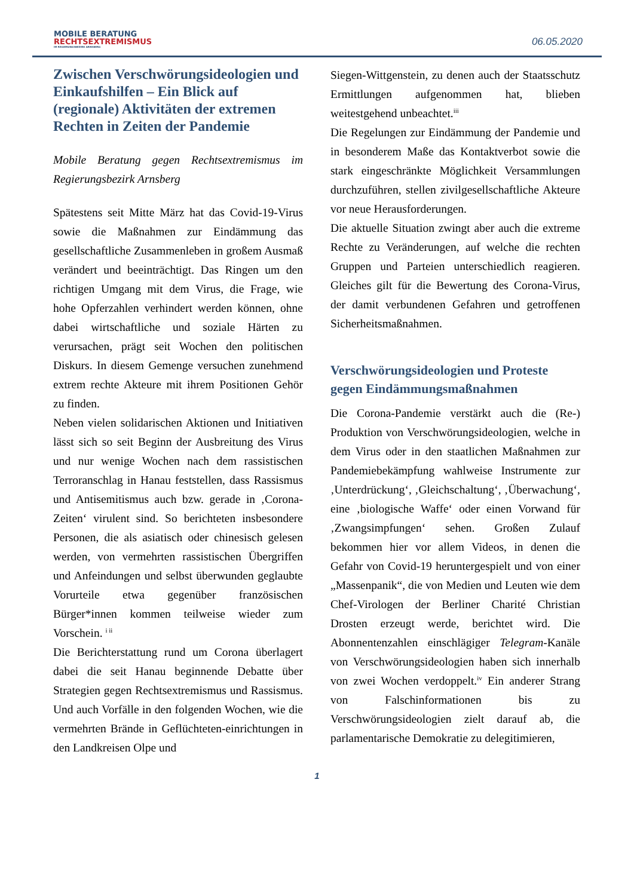MOBILE BERATUNG
RECHTSEXTREMISMUS
IM REGIERUNGSBEZIRK ARNSBERG
06.05.2020
Zwischen Verschwörungsideologien und Einkaufshilfen – Ein Blick auf (regionale) Aktivitäten der extremen Rechten in Zeiten der Pandemie
Mobile Beratung gegen Rechtsextremismus im Regierungsbezirk Arnsberg
Spätestens seit Mitte März hat das Covid-19-Virus sowie die Maßnahmen zur Eindämmung das gesellschaftliche Zusammenleben in großem Ausmaß verändert und beeinträchtigt. Das Ringen um den richtigen Umgang mit dem Virus, die Frage, wie hohe Opferzahlen verhindert werden können, ohne dabei wirtschaftliche und soziale Härten zu verursachen, prägt seit Wochen den politischen Diskurs. In diesem Gemenge versuchen zunehmend extrem rechte Akteure mit ihrem Positionen Gehör zu finden.
Neben vielen solidarischen Aktionen und Initiativen lässt sich so seit Beginn der Ausbreitung des Virus und nur wenige Wochen nach dem rassistischen Terroranschlag in Hanau feststellen, dass Rassismus und Antisemitismus auch bzw. gerade in ‚Corona-Zeiten‘ virulent sind. So berichteten insbesondere Personen, die als asiatisch oder chinesisch gelesen werden, von vermehrten rassistischen Übergriffen und Anfeindungen und selbst überwunden geglaubte Vorurteile etwa gegenüber französischen Bürger*innen kommen teilweise wieder zum Vorschein. <sup>i ii</sup>
Die Berichterstattung rund um Corona überlagert dabei die seit Hanau beginnende Debatte über Strategien gegen Rechtsextremismus und Rassismus. Und auch Vorfälle in den folgenden Wochen, wie die vermehrten Brände in Geflüchteten-einrichtungen in den Landkreisen Olpe und
Siegen-Wittgenstein, zu denen auch der Staatsschutz Ermittlungen aufgenommen hat, blieben weitestgehend unbeachtet.<sup>iii</sup>
Die Regelungen zur Eindämmung der Pandemie und in besonderem Maße das Kontaktverbot sowie die stark eingeschränkte Möglichkeit Versammlungen durchzuführen, stellen zivilgesellschaftliche Akteure vor neue Herausforderungen.
Die aktuelle Situation zwingt aber auch die extreme Rechte zu Veränderungen, auf welche die rechten Gruppen und Parteien unterschiedlich reagieren. Gleiches gilt für die Bewertung des Corona-Virus, der damit verbundenen Gefahren und getroffenen Sicherheitsmaßnahmen.
Verschwörungsideologien und Proteste gegen Eindämmungsmaßnahmen
Die Corona-Pandemie verstärkt auch die (Re-) Produktion von Verschwörungsideologien, welche in dem Virus oder in den staatlichen Maßnahmen zur Pandemiebekämpfung wahlweise Instrumente zur ‚Unterdrückung‘, ‚Gleichschaltung‘, ‚Überwachung‘, eine ‚biologische Waffe‘ oder einen Vorwand für ‚Zwangsimpfungen‘ sehen. Großen Zulauf bekommen hier vor allem Videos, in denen die Gefahr von Covid-19 heruntergespielt und von einer „Massenpanik“, die von Medien und Leuten wie dem Chef-Virologen der Berliner Charité Christian Drosten erzeugt werde, berichtet wird. Die Abonnentenzahlen einschlägiger Telegram-Kanäle von Verschwörungsideologien haben sich innerhalb von zwei Wochen verdoppelt.<sup>iv</sup> Ein anderer Strang von Falschinformationen bis zu Verschwörungsideologien zielt darauf ab, die parlamentarische Demokratie zu delegitimieren,
1